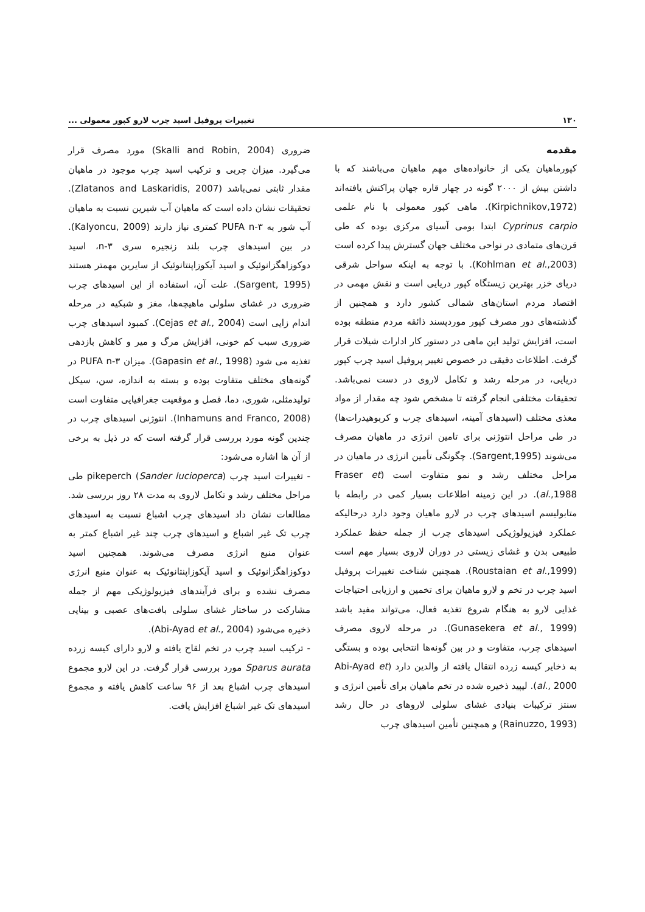۱۳۰ تغییرات پروفیل اسید چرب لارو کپور معمولی ...
مقدمه
کپورماهیان یکی از خانواده‌های مهم ماهیان می‌باشند که با داشتن بیش از ۲۰۰۰ گونه در چهار قاره جهان پراکنش یافته‌اند (Kirpichnikov,1972). ماهی کپور معمولی با نام علمی Cyprinus carpio ابتدا بومی آسیای مرکزی بوده که طی قرن‌های متمادی در نواحی مختلف جهان گسترش پیدا کرده است (Kohlman et al.,2003). با توجه به اینکه سواحل شرقی دریای خزر بهترین زیستگاه کپور دریایی است و نقش مهمی در اقتصاد مردم استان‌های شمالی کشور دارد و همچنین از گذشته‌های دور مصرف کپور موردپسند ذائقه مردم منطقه بوده است، افزایش تولید این ماهی در دستور کار ادارات شیلات قرار گرفت. اطلاعات دقیقی در خصوص تغییر پروفیل اسید چرب کپور دریایی، در مرحله رشد و تکامل لاروی در دست نمی‌باشد. تحقیقات مختلفی انجام گرفته تا مشخص شود چه مقدار از مواد مغذی مختلف (اسیدهای آمینه، اسیدهای چرب و کربوهیدرات‌ها) در طی مراحل انتوژنی برای تامین انرژی در ماهیان مصرف می‌شوند (Sargent,1995). چگونگی تأمین انرژی در ماهیان در مراحل مختلف رشد و نمو متفاوت است (Fraser et al.,1988). در این زمینه اطلاعات بسیار کمی در رابطه با متابولیسم اسیدهای چرب در لارو ماهیان وجود دارد درحالیکه عملکرد فیزیولوژیکی اسیدهای چرب از جمله حفظ عملکرد طبیعی بدن و غشای زیستی در دوران لاروی بسیار مهم است (Roustaian et al.,1999). همچنین شناخت تغییرات پروفیل اسید چرب در تخم و لارو ماهیان برای تخمین و ارزیابی احتیاجات غذایی لارو به هنگام شروع تغذیه فعال، می‌تواند مفید باشد (Gunasekera et al., 1999). در مرحله لاروی مصرف اسیدهای چرب، متفاوت و در بین گونه‌ها انتخابی بوده و بستگی به ذخایر کیسه زرده انتقال یافته از والدین دارد (Abi-Ayad et al., 2000). لیپید ذخیره شده در تخم ماهیان برای تأمین انرژی و سنتز ترکیبات بنیادی غشای سلولی لاروهای در حال رشد (Rainuzzo, 1993) و همچنین تأمین اسیدهای چرب
ضروری (Skalli and Robin, 2004) مورد مصرف قرار می‌گیرد. میزان چربی و ترکیب اسید چرب موجود در ماهیان مقدار ثابتی نمی‌باشد (Zlatanos and Laskaridis, 2007). تحقیقات نشان داده است که ماهیان آب شیرین نسبت به ماهیان آب شور به PUFA n-۳ کمتری نیاز دارند (Kalyoncu, 2009). در بین اسیدهای چرب بلند زنجیره سری n-۳، اسید دوکوزاهگزانوئیک و اسید آیکوزاپنتانوئیک از سایرین مهمتر هستند (Sargent, 1995). علت آن، استفاده از این اسیدهای چرب ضروری در غشای سلولی ماهیچه‌ها، مغز و شبکیه در مرحله اندام زایی است (Cejas et al., 2004). کمبود اسیدهای چرب ضروری سبب کم خونی، افزایش مرگ و میر و کاهش بازدهی تغذیه می شود (Gapasin et al., 1998). میزان PUFA n-۳ در گونه‌های مختلف متفاوت بوده و بسته به اندازه، سن، سیکل تولیدمثلی، شوری، دما، فصل و موقعیت جغرافیایی متفاوت است (Inhamuns and Franco, 2008). انتوژنی اسیدهای چرب در چندین گونه مورد بررسی قرار گرفته است که در ذیل به برخی از آن ها اشاره می‌شود:
- تغییرات اسید چرب pikeperch (Sander lucioperca) طی مراحل مختلف رشد و تکامل لاروی به مدت ۲۸ روز بررسی شد. مطالعات نشان داد اسیدهای چرب اشباع نسبت به اسیدهای چرب تک غیر اشباع و اسیدهای چرب چند غیر اشباع کمتر به عنوان منبع انرژی مصرف می‌شوند. همچنین اسید دوکوزاهگزانوئیک و اسید آیکوزاپنتانوئیک به عنوان منبع انرژی مصرف نشده و برای فرآیندهای فیزیولوژیکی مهم از جمله مشارکت در ساختار غشای سلولی بافت‌های عصبی و بینایی ذخیره می‌شود (Abi-Ayad et al., 2004).
- ترکیب اسید چرب در تخم لقاح یافته و لارو دارای کیسه زرده Sparus aurata مورد بررسی قرار گرفت. در این لارو مجموع اسیدهای چرب اشباع بعد از ۹۶ ساعت کاهش یافته و مجموع اسیدهای تک غیر اشباع افزایش یافت.